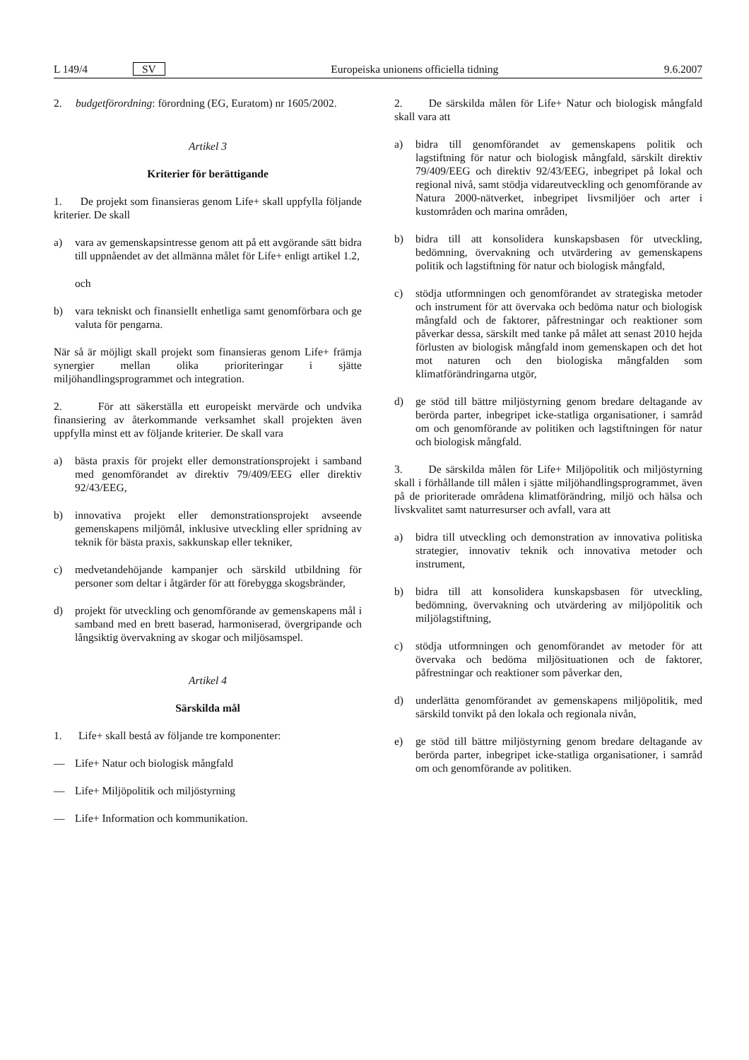L 149/4 SV Europeiska unionens officiella tidning 9.6.2007
2. budgetförordning: förordning (EG, Euratom) nr 1605/2002.
Artikel 3
Kriterier för berättigande
1. De projekt som finansieras genom Life+ skall uppfylla följande kriterier. De skall
a) vara av gemenskapsintresse genom att på ett avgörande sätt bidra till uppnåendet av det allmänna målet för Life+ enligt artikel 1.2,
och
b) vara tekniskt och finansiellt enhetliga samt genomförbara och ge valuta för pengarna.
När så är möjligt skall projekt som finansieras genom Life+ främja synergier mellan olika prioriteringar i sjätte miljöhandlingsprogrammet och integration.
2. För att säkerställa ett europeiskt mervärde och undvika finansiering av återkommande verksamhet skall projekten även uppfylla minst ett av följande kriterier. De skall vara
a) bästa praxis för projekt eller demonstrationsprojekt i samband med genomförandet av direktiv 79/409/EEG eller direktiv 92/43/EEG,
b) innovativa projekt eller demonstrationsprojekt avseende gemenskapens miljömål, inklusive utveckling eller spridning av teknik för bästa praxis, sakkunskap eller tekniker,
c) medvetandehöjande kampanjer och särskild utbildning för personer som deltar i åtgärder för att förebygga skogsbränder,
d) projekt för utveckling och genomförande av gemenskapens mål i samband med en brett baserad, harmoniserad, övergripande och långsiktig övervakning av skogar och miljösamspel.
Artikel 4
Särskilda mål
1. Life+ skall bestå av följande tre komponenter:
— Life+ Natur och biologisk mångfald
— Life+ Miljöpolitik och miljöstyrning
— Life+ Information och kommunikation.
2. De särskilda målen för Life+ Natur och biologisk mångfald skall vara att
a) bidra till genomförandet av gemenskapens politik och lagstiftning för natur och biologisk mångfald, särskilt direktiv 79/409/EEG och direktiv 92/43/EEG, inbegripet på lokal och regional nivå, samt stödja vidareutveckling och genomförande av Natura 2000-nätverket, inbegripet livsmiljöer och arter i kustområden och marina områden,
b) bidra till att konsolidera kunskapsbasen för utveckling, bedömning, övervakning och utvärdering av gemenskapens politik och lagstiftning för natur och biologisk mångfald,
c) stödja utformningen och genomförandet av strategiska metoder och instrument för att övervaka och bedöma natur och biologisk mångfald och de faktorer, påfrestningar och reaktioner som påverkar dessa, särskilt med tanke på målet att senast 2010 hejda förlusten av biologisk mångfald inom gemenskapen och det hot mot naturen och den biologiska mångfalden som klimatförändringarna utgör,
d) ge stöd till bättre miljöstyrning genom bredare deltagande av berörda parter, inbegripet icke-statliga organisationer, i samråd om och genomförande av politiken och lagstiftningen för natur och biologisk mångfald.
3. De särskilda målen för Life+ Miljöpolitik och miljöstyrning skall i förhållande till målen i sjätte miljöhandlingsprogrammet, även på de prioriterade områdena klimatförändring, miljö och hälsa och livskvalitet samt naturresurser och avfall, vara att
a) bidra till utveckling och demonstration av innovativa politiska strategier, innovativ teknik och innovativa metoder och instrument,
b) bidra till att konsolidera kunskapsbasen för utveckling, bedömning, övervakning och utvärdering av miljöpolitik och miljölagstiftning,
c) stödja utformningen och genomförandet av metoder för att övervaka och bedöma miljösituationen och de faktorer, påfrestningar och reaktioner som påverkar den,
d) underlätta genomförandet av gemenskapens miljöpolitik, med särskild tonvikt på den lokala och regionala nivån,
e) ge stöd till bättre miljöstyrning genom bredare deltagande av berörda parter, inbegripet icke-statliga organisationer, i samråd om och genomförande av politiken.